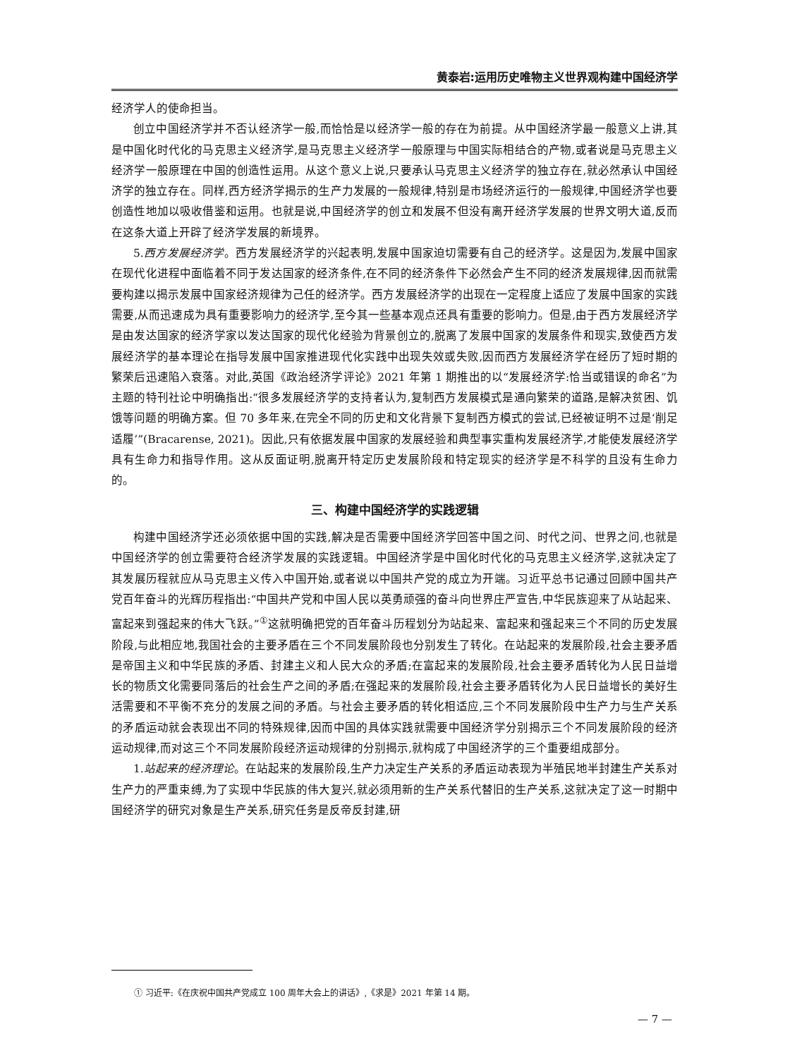黄泰岩:运用历史唯物主义世界观构建中国经济学
经济学人的使命担当。
创立中国经济学并不否认经济学一般,而恰恰是以经济学一般的存在为前提。从中国经济学最一般意义上讲,其是中国化时代化的马克思主义经济学,是马克思主义经济学一般原理与中国实际相结合的产物,或者说是马克思主义经济学一般原理在中国的创造性运用。从这个意义上说,只要承认马克思主义经济学的独立存在,就必然承认中国经济学的独立存在。同样,西方经济学揭示的生产力发展的一般规律,特别是市场经济运行的一般规律,中国经济学也要创造性地加以吸收借鉴和运用。也就是说,中国经济学的创立和发展不但没有离开经济学发展的世界文明大道,反而在这条大道上开辟了经济学发展的新境界。
5.西方发展经济学。西方发展经济学的兴起表明,发展中国家迫切需要有自己的经济学。这是因为,发展中国家在现代化进程中面临着不同于发达国家的经济条件,在不同的经济条件下必然会产生不同的经济发展规律,因而就需要构建以揭示发展中国家经济规律为己任的经济学。西方发展经济学的出现在一定程度上适应了发展中国家的实践需要,从而迅速成为具有重要影响力的经济学,至今其一些基本观点还具有重要的影响力。但是,由于西方发展经济学是由发达国家的经济学家以发达国家的现代化经验为背景创立的,脱离了发展中国家的发展条件和现实,致使西方发展经济学的基本理论在指导发展中国家推进现代化实践中出现失效或失败,因而西方发展经济学在经历了短时期的繁荣后迅速陷入衰落。对此,英国《政治经济学评论》2021 年第 1 期推出的以“发展经济学:恰当或错误的命名”为主题的特刊社论中明确指出:“很多发展经济学的支持者认为,复制西方发展模式是通向繁荣的道路,是解决贫困、饥饿等问题的明确方案。但 70 多年来,在完全不同的历史和文化背景下复制西方模式的尝试,已经被证明不过是‘削足适履’”(Bracarense, 2021)。因此,只有依据发展中国家的发展经验和典型事实重构发展经济学,才能使发展经济学具有生命力和指导作用。这从反面证明,脱离开特定历史发展阶段和特定现实的经济学是不科学的且没有生命力的。
三、构建中国经济学的实践逻辑
构建中国经济学还必须依据中国的实践,解决是否需要中国经济学回答中国之问、时代之问、世界之问,也就是中国经济学的创立需要符合经济学发展的实践逻辑。中国经济学是中国化时代化的马克思主义经济学,这就决定了其发展历程就应从马克思主义传入中国开始,或者说以中国共产党的成立为开端。习近平总书记通过回顾中国共产党百年奋斗的光辉历程指出:“中国共产党和中国人民以英勇顽强的奋斗向世界庄严宣告,中华民族迎来了从站起来、富起来到强起来的伟大飞跃。”<sup>①</sup>这就明确把党的百年奋斗历程划分为站起来、富起来和强起来三个不同的历史发展阶段,与此相应地,我国社会的主要矛盾在三个不同发展阶段也分别发生了转化。在站起来的发展阶段,社会主要矛盾是帝国主义和中华民族的矛盾、封建主义和人民大众的矛盾;在富起来的发展阶段,社会主要矛盾转化为人民日益增长的物质文化需要同落后的社会生产之间的矛盾;在强起来的发展阶段,社会主要矛盾转化为人民日益增长的美好生活需要和不平衡不充分的发展之间的矛盾。与社会主要矛盾的转化相适应,三个不同发展阶段中生产力与生产关系的矛盾运动就会表现出不同的特殊规律,因而中国的具体实践就需要中国经济学分别揭示三个不同发展阶段的经济运动规律,而对这三个不同发展阶段经济运动规律的分别揭示,就构成了中国经济学的三个重要组成部分。
1.站起来的经济理论。在站起来的发展阶段,生产力决定生产关系的矛盾运动表现为半殖民地半封建生产关系对生产力的严重束缚,为了实现中华民族的伟大复兴,就必须用新的生产关系代替旧的生产关系,这就决定了这一时期中国经济学的研究对象是生产关系,研究任务是反帝反封建,研
① 习近平:《在庆祝中国共产党成立 100 周年大会上的讲话》,《求是》2021 年第 14 期。
— 7 —